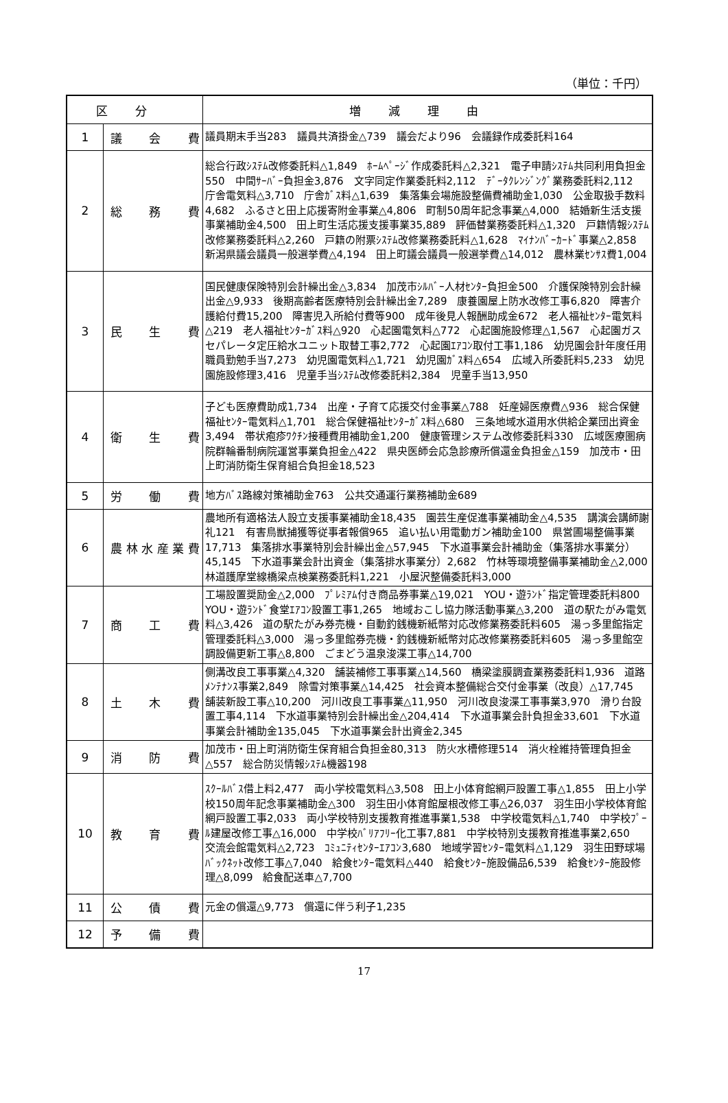（単位：千円）
| 区分 | | 増減理由 |
| --- | --- | --- |
| 1 | 議 会 費 | 議員期末手当283 議員共済掛金△739 議会だより96 会議録作成委託料164 |
| 2 | 総 務 費 | 総合行政ｼｽﾃﾑ改修委託料△1,849 ﾎｰﾑﾍﾟｰｼﾞ作成委託料△2,321 電子申請ｼｽﾃﾑ共同利用負担金550 中間ｻｰﾊﾞｰ負担金3,876 文字同定作業委託料2,112 ﾃﾞｰﾀｸﾚﾝｼﾞﾝｸﾞ業務委託料2,112 庁舎電気料△3,710 庁舎ｶﾞｽ料△1,639 集落集会場施設整備費補助金1,030 公金取扱手数料4,682 ふるさと田上応援寄附金事業△4,806 町制50周年記念事業△4,000 結婚新生活支援事業補助金4,500 田上町生活応援支援事業35,889 評価替業務委託料△1,320 戸籍情報ｼｽﾃﾑ改修業務委託料△2,260 戸籍の附票ｼｽﾃﾑ改修業務委託料△1,628 ﾏｲﾅﾝﾊﾞｰｶｰﾄﾞ事業△2,858 新潟県議会議員一般選挙費△4,194 田上町議会議員一般選挙費△14,012 農林業ｾﾝｻｽ費1,004 |
| 3 | 民 生 費 | 国民健康保険特別会計繰出金△3,834 加茂市ｼﾙﾊﾞｰ人材ｾﾝﾀｰ負担金500 介護保険特別会計繰出金△9,933 後期高齢者医療特別会計繰出金7,289 康養園屋上防水改修工事6,820 障害介護給付費15,200 障害児入所給付費等900 成年後見人報酬助成金672 老人福祉ｾﾝﾀｰ電気料△219 老人福祉ｾﾝﾀｰｶﾞｽ料△920 心起園電気料△772 心起園施設修理△1,567 心起園ガスセパレータ定圧給水ユニット取替工事2,772 心起園ｴｱｺﾝ取付工事1,186 幼児園会計年度任用職員勤勉手当7,273 幼児園電気料△1,721 幼児園ｶﾞｽ料△654 広域入所委託料5,233 幼児園施設修理3,416 児童手当ｼｽﾃﾑ改修委託料2,384 児童手当13,950 |
| 4 | 衛 生 費 | 子ども医療費助成1,734 出産・子育て応援交付金事業△788 妊産婦医療費△936 総合保健福祉ｾﾝﾀｰ電気料△1,701 総合保健福祉ｾﾝﾀｰｶﾞｽ料△680 三条地域水道用水供給企業団出資金3,494 帯状疱疹ﾜｸﾁﾝ接種費用補助金1,200 健康管理システム改修委託料330 広域医療圏病院群輪番制病院運営事業負担金△422 県央医師会応急診療所償還金負担金△159 加茂市・田上町消防衛生保育組合負担金18,523 |
| 5 | 労 働 費 | 地方ﾊﾞｽ路線対策補助金763 公共交通運行業務補助金689 |
| 6 | 農林水産業費 | 農地所有適格法人設立支援事業補助金18,435 園芸生産促進事業補助金△4,535 講演会講師謝礼121 有害鳥獣捕獲等従事者報償965 追い払い用電動ガン補助金100 県営圃場整備事業17,713 集落排水事業特別会計繰出金△57,945 下水道事業会計補助金（集落排水事業分）45,145 下水道事業会計出資金（集落排水事業分）2,682 竹林等環境整備事業補助金△2,000 林道護摩堂線橋梁点検業務委託料1,221 小屋沢整備委託料3,000 |
| 7 | 商 工 費 | 工場設置奨励金△2,000 ﾌﾟﾚﾐｱﾑ付き商品券事業△19,021 YOU・遊ﾗﾝﾄﾞ指定管理委託料800 YOU・遊ﾗﾝﾄﾞ食堂ｴｱｺﾝ設置工事1,265 地域おこし協力隊活動事業△3,200 道の駅たがみ電気料△3,426 道の駅たがみ券売機・自動釣銭機新紙幣対応改修業務委託料605 湯っ多里館指定管理委託料△3,000 湯っ多里館券売機・釣銭機新紙幣対応改修業務委託料605 湯っ多里館空調設備更新工事△8,800 ごまどう温泉浚渫工事△14,700 |
| 8 | 土 木 費 | 側溝改良工事事業△4,320 舗装補修工事事業△14,560 橋梁塗膜調査業務委託料1,936 道路ﾒﾝﾃﾅﾝｽ事業2,849 除雪対策事業△14,425 社会資本整備総合交付金事業（改良）△17,745 舗装新設工事△10,200 河川改良工事事業△11,950 河川改良浚渫工事事業3,970 滑り台設置工事4,114 下水道事業特別会計繰出金△204,414 下水道事業会計負担金33,601 下水道事業会計補助金135,045 下水道事業会計出資金2,345 |
| 9 | 消 防 費 | 加茂市・田上町消防衛生保育組合負担金80,313 防火水槽修理514 消火栓維持管理負担金△557 総合防災情報ｼｽﾃﾑ機器198 |
| 10 | 教 育 費 | ｽｸｰﾙﾊﾞｽ借上料2,477 両小学校電気料△3,508 田上小体育館網戸設置工事△1,855 田上小学校150周年記念事業補助金△300 羽生田小体育館屋根改修工事△26,037 羽生田小学校体育館網戸設置工事2,033 両小学校特別支援教育推進事業1,538 中学校電気料△1,740 中学校ﾌﾟｰﾙ建屋改修工事△16,000 中学校ﾊﾞﾘｱﾌﾘｰ化工事7,881 中学校特別支援教育推進事業2,650 交流会館電気料△2,723 ｺﾐｭﾆﾃｨｾﾝﾀｰｴｱｺﾝ3,680 地域学習ｾﾝﾀｰ電気料△1,129 羽生田野球場ﾊﾞｯｸﾈｯﾄ改修工事△7,040 給食ｾﾝﾀｰ電気料△440 給食ｾﾝﾀｰ施設備品6,539 給食ｾﾝﾀｰ施設修理△8,099 給食配送車△7,700 |
| 11 | 公 債 費 | 元金の償還△9,773 償還に伴う利子1,235 |
| 12 | 予 備 費 | |
17